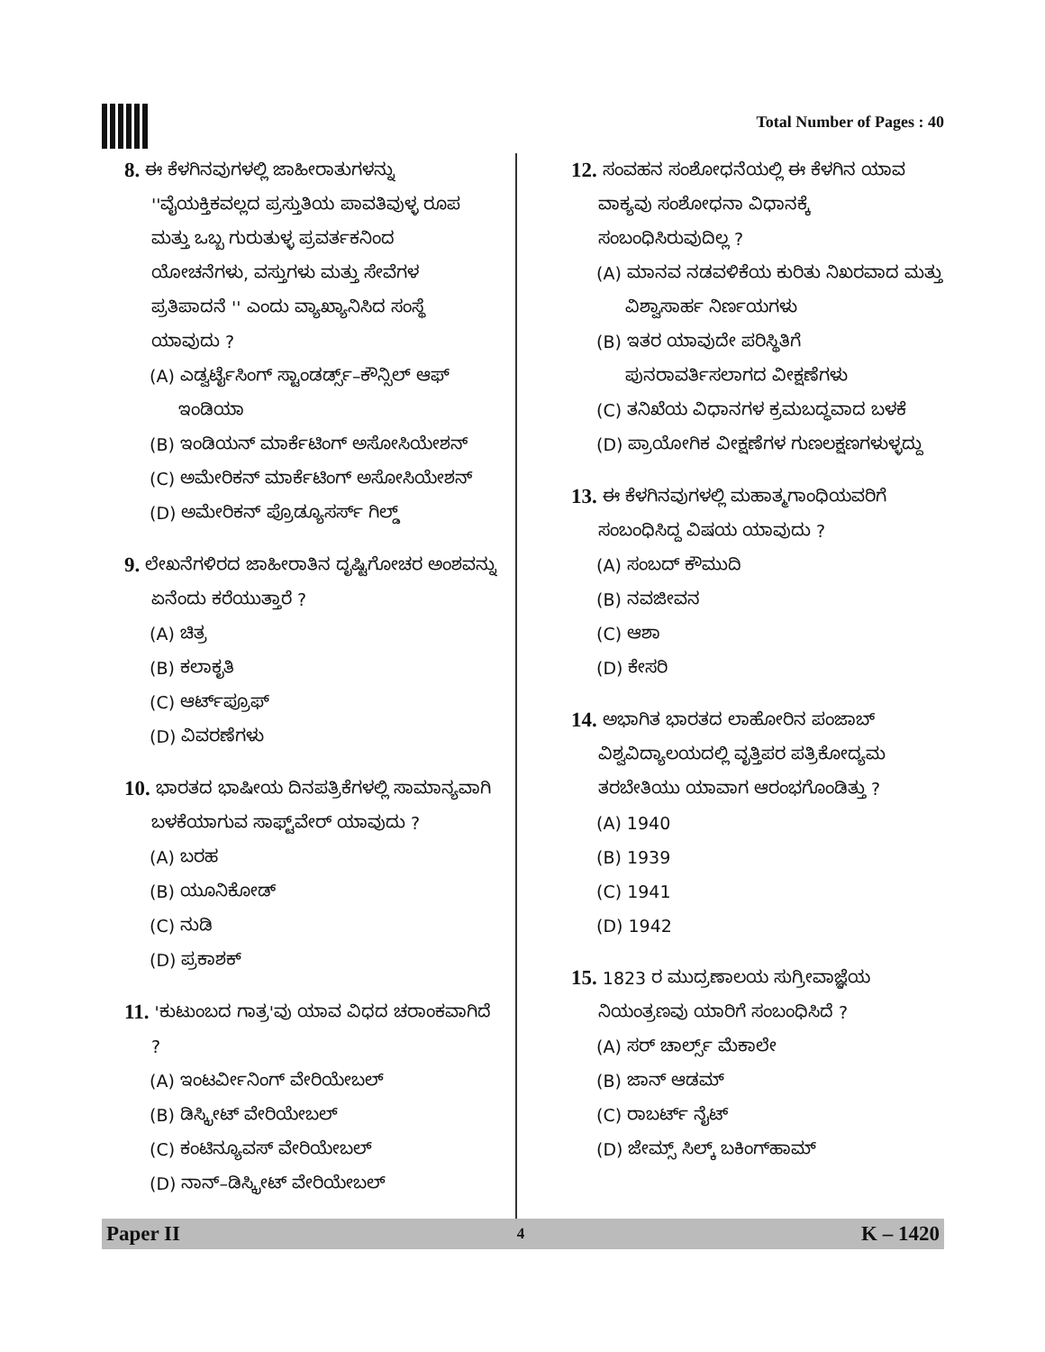Total Number of Pages : 40
8. ಈ ಕೆಳಗಿನವುಗಳಲ್ಲಿ ಜಾಹೀರಾತುಗಳನ್ನು ''ವೈಯಕ್ತಿಕವಲ್ಲದ ಪ್ರಸ್ತುತಿಯ ಪಾವತಿವುಳ್ಳ ರೂಪ ಮತ್ತು ಒಬ್ಬ ಗುರುತುಳ್ಳ ಪ್ರವರ್ತಕನಿಂದ ಯೋಚನೆಗಳು, ವಸ್ತುಗಳು ಮತ್ತು ಸೇವೆಗಳ ಪ್ರತಿಪಾದನೆ '' ಎಂದು ವ್ಯಾಖ್ಯಾನಿಸಿದ ಸಂಸ್ಥೆ ಯಾವುದು ?
(A) ಎಡ್ವರ್ಟೈಸಿಂಗ್ ಸ್ಟಾಂಡರ್ಡ್ಸ್–ಕೌನ್ಸಿಲ್ ಆಫ್ ಇಂಡಿಯಾ
(B) ಇಂಡಿಯನ್ ಮಾರ್ಕೆಟಿಂಗ್ ಅಸೋಸಿಯೇಶನ್
(C) ಅಮೇರಿಕನ್ ಮಾರ್ಕೆಟಿಂಗ್ ಅಸೋಸಿಯೇಶನ್
(D) ಅಮೇರಿಕನ್ ಪ್ರೊಡ್ಯೂಸರ್ಸ್ ಗಿಲ್ಡ್
9. ಲೇಖನೆಗಳಿರದ ಜಾಹೀರಾತಿನ ದೃಷ್ಟಿಗೋಚರ ಅಂಶವನ್ನು ಏನೆಂದು ಕರೆಯುತ್ತಾರೆ ?
(A) ಚಿತ್ರ
(B) ಕಲಾಕೃತಿ
(C) ಆರ್ಟ್‌ಪ್ರೂಫ್
(D) ವಿವರಣೆಗಳು
10. ಭಾರತದ ಭಾಷೀಯ ದಿನಪತ್ರಿಕೆಗಳಲ್ಲಿ ಸಾಮಾನ್ಯವಾಗಿ ಬಳಕೆಯಾಗುವ ಸಾಫ್ಟ್‌ವೇರ್ ಯಾವುದು ?
(A) ಬರಹ
(B) ಯೂನಿಕೋಡ್
(C) ನುಡಿ
(D) ಪ್ರಕಾಶಕ್
11. 'ಕುಟುಂಬದ ಗಾತ್ರ'ವು ಯಾವ ವಿಧದ ಚರಾಂಕವಾಗಿದೆ ?
(A) ಇಂಟರ್ವೀನಿಂಗ್ ವೇರಿಯೇಬಲ್
(B) ಡಿಸ್ಕ್ರೀಟ್ ವೇರಿಯೇಬಲ್
(C) ಕಂಟಿನ್ಯೂವಸ್ ವೇರಿಯೇಬಲ್
(D) ನಾನ್–ಡಿಸ್ಕ್ರೀಟ್ ವೇರಿಯೇಬಲ್
12. ಸಂವಹನ ಸಂಶೋಧನೆಯಲ್ಲಿ ಈ ಕೆಳಗಿನ ಯಾವ ವಾಕ್ಯವು ಸಂಶೋಧನಾ ವಿಧಾನಕ್ಕೆ ಸಂಬಂಧಿಸಿರುವುದಿಲ್ಲ ?
(A) ಮಾನವ ನಡವಳಿಕೆಯ ಕುರಿತು ನಿಖರವಾದ ಮತ್ತು ವಿಶ್ವಾಸಾರ್ಹ ನಿರ್ಣಯಗಳು
(B) ಇತರ ಯಾವುದೇ ಪರಿಸ್ಥಿತಿಗೆ ಪುನರಾವರ್ತಿಸಲಾಗದ ವೀಕ್ಷಣೆಗಳು
(C) ತನಿಖೆಯ ವಿಧಾನಗಳ ಕ್ರಮಬದ್ಧವಾದ ಬಳಕೆ
(D) ಪ್ರಾಯೋಗಿಕ ವೀಕ್ಷಣೆಗಳ ಗುಣಲಕ್ಷಣಗಳುಳ್ಳದ್ದು
13. ಈ ಕೆಳಗಿನವುಗಳಲ್ಲಿ ಮಹಾತ್ಮಗಾಂಧಿಯವರಿಗೆ ಸಂಬಂಧಿಸಿದ್ದ ವಿಷಯ ಯಾವುದು ?
(A) ಸಂಬದ್ ಕೌಮುದಿ
(B) ನವಜೀವನ
(C) ಆಶಾ
(D) ಕೇಸರಿ
14. ಅಭಾಗಿತ ಭಾರತದ ಲಾಹೋರಿನ ಪಂಜಾಬ್ ವಿಶ್ವವಿದ್ಯಾಲಯದಲ್ಲಿ ವೃತ್ತಿಪರ ಪತ್ರಿಕೋದ್ಯಮ ತರಬೇತಿಯು ಯಾವಾಗ ಆರಂಭಗೊಂಡಿತ್ತು ?
(A) 1940
(B) 1939
(C) 1941
(D) 1942
15. 1823 ರ ಮುದ್ರಣಾಲಯ ಸುಗ್ರೀವಾಜ್ಞೆಯ ನಿಯಂತ್ರಣವು ಯಾರಿಗೆ ಸಂಬಂಧಿಸಿದೆ ?
(A) ಸರ್ ಚಾರ್ಲ್ಸ್ ಮೆಕಾಲೇ
(B) ಜಾನ್ ಆಡಮ್
(C) ರಾಬರ್ಟ್ ನೈಟ್
(D) ಜೇಮ್ಸ್ ಸಿಲ್ಕ್ ಬಕಿಂಗ್‌ಹಾಮ್
Paper II 4 K – 1420